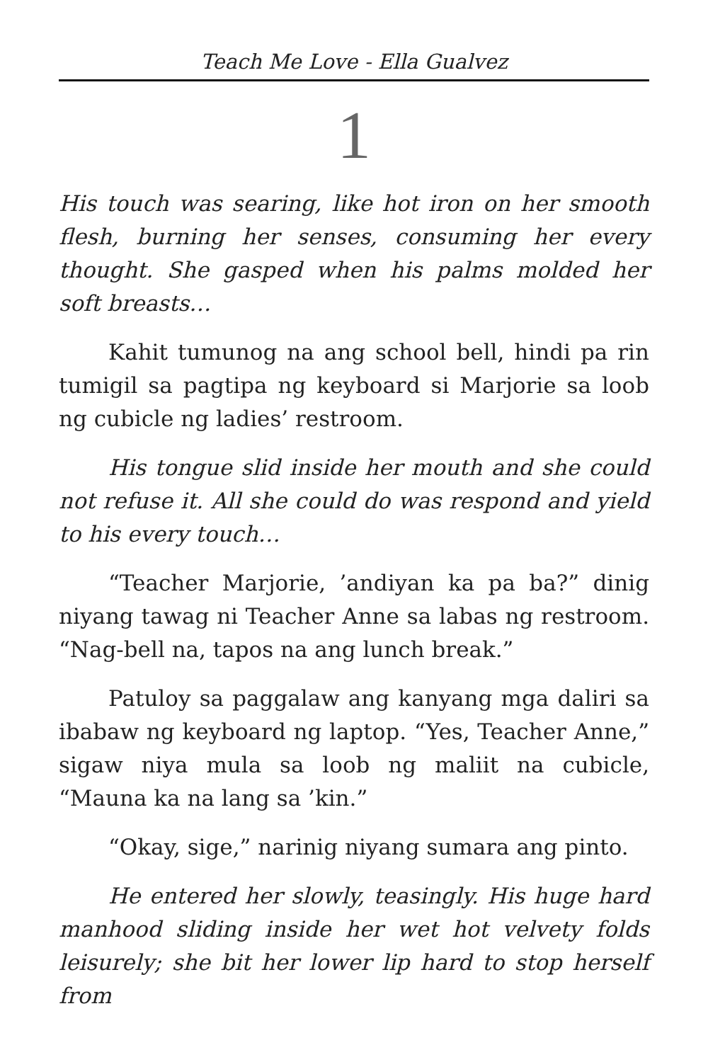Teach Me Love - Ella Gualvez
1
His touch was searing, like hot iron on her smooth flesh, burning her senses, consuming her every thought. She gasped when his palms molded her soft breasts…
Kahit tumunog na ang school bell, hindi pa rin tumigil sa pagtipa ng keyboard si Marjorie sa loob ng cubicle ng ladies’ restroom.
His tongue slid inside her mouth and she could not refuse it. All she could do was respond and yield to his every touch…
“Teacher Marjorie, ’andiyan ka pa ba?” dinig niyang tawag ni Teacher Anne sa labas ng restroom. “Nag-bell na, tapos na ang lunch break.”
Patuloy sa paggalaw ang kanyang mga daliri sa ibabaw ng keyboard ng laptop. “Yes, Teacher Anne,” sigaw niya mula sa loob ng maliit na cubicle, “Mauna ka na lang sa ’kin.”
“Okay, sige,” narinig niyang sumara ang pinto.
He entered her slowly, teasingly. His huge hard manhood sliding inside her wet hot velvety folds leisurely; she bit her lower lip hard to stop herself from